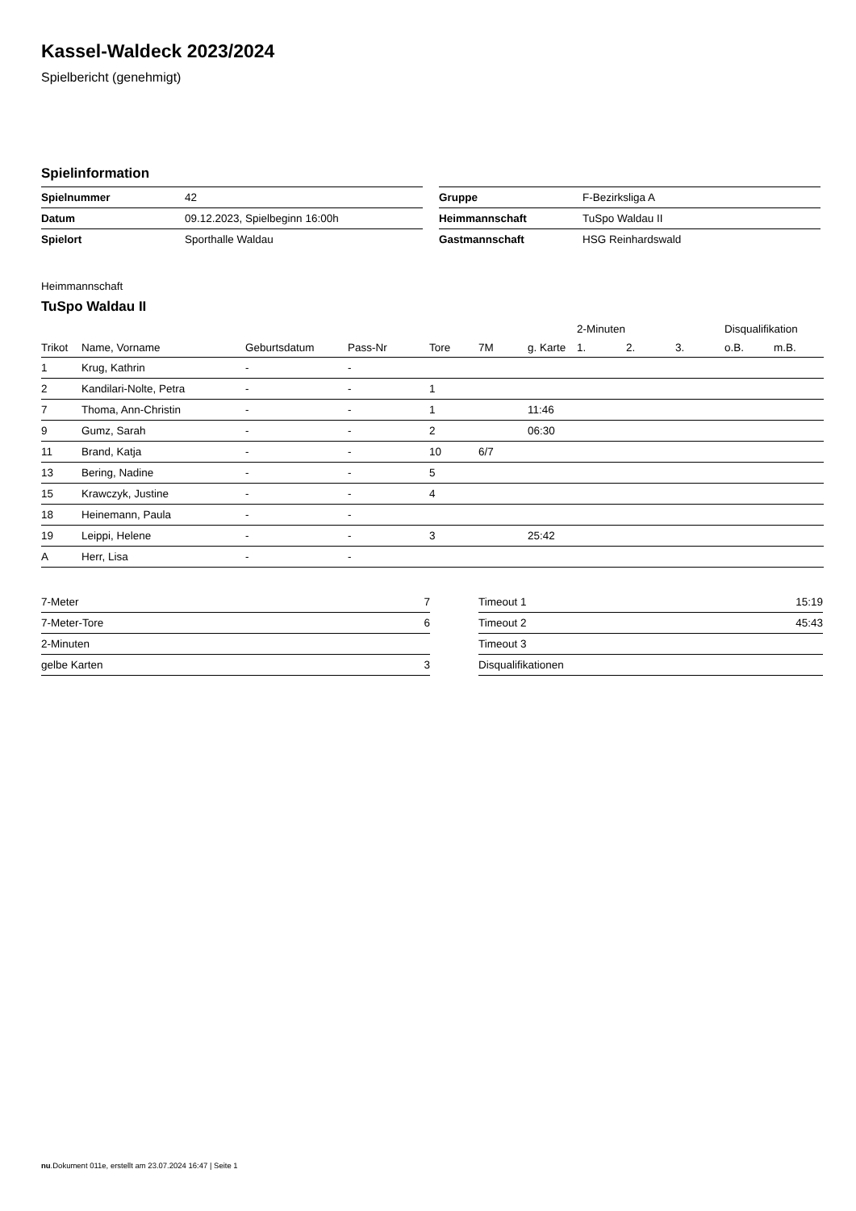Kassel-Waldeck 2023/2024
Spielbericht (genehmigt)
Spielinformation
| Spielnummer | 42 |
| Datum | 09.12.2023, Spielbeginn 16:00h |
| Spielort | Sporthalle Waldau |
| Gruppe | F-Bezirksliga A |
| Heimmannschaft | TuSpo Waldau II |
| Gastmannschaft | HSG Reinhardswald |
Heimmannschaft
TuSpo Waldau II
| | | | | | | | 2-Minuten | | | Disqualifikation | |
| --- | --- | --- | --- | --- | --- | --- | --- | --- | --- | --- | --- |
| Trikot | Name, Vorname | Geburtsdatum | Pass-Nr | Tore | 7M | g. Karte | 1. | 2. | 3. | o.B. | m.B. |
| 1 | Krug, Kathrin | - | - | | | | | | | | |
| 2 | Kandilari-Nolte, Petra | - | - | 1 | | | | | | | |
| 7 | Thoma, Ann-Christin | - | - | 1 | | 11:46 | | | | | |
| 9 | Gumz, Sarah | - | - | 2 | | 06:30 | | | | | |
| 11 | Brand, Katja | - | - | 10 | 6/7 | | | | | | |
| 13 | Bering, Nadine | - | - | 5 | | | | | | | |
| 15 | Krawczyk, Justine | - | - | 4 | | | | | | | |
| 18 | Heinemann, Paula | - | - | | | | | | | | |
| 19 | Leippi, Helene | - | - | 3 | | 25:42 | | | | | |
| A | Herr, Lisa | - | - | | | | | | | | |
| 7-Meter | 7 |
| 7-Meter-Tore | 6 |
| 2-Minuten | |
| gelbe Karten | 3 |
| Timeout 1 | 15:19 |
| Timeout 2 | 45:43 |
| Timeout 3 | |
| Disqualifikationen | |
nu.Dokument 011e, erstellt am 23.07.2024 16:47 | Seite 1